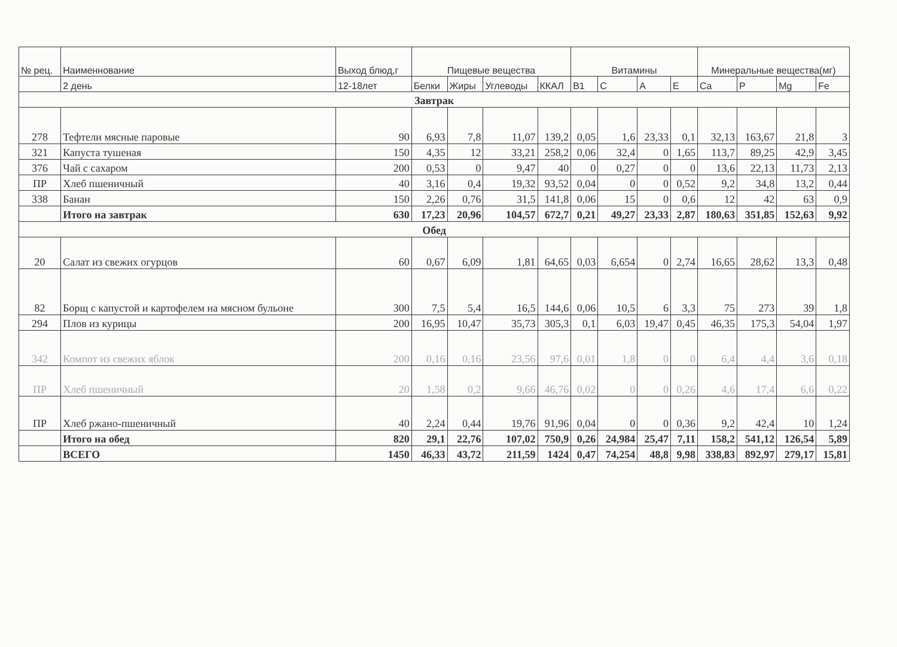| № рец. | Наименнование | Выход блюд,г | Пищевые вещества | | | | Витамины | | | | Минеральные вещества(мг) | | | |
| --- | --- | --- | --- | --- | --- | --- | --- | --- | --- | --- | --- | --- | --- | --- |
| | 2 день | 12-18лет | Белки | Жиры | Углеводы | ККАЛ | B1 | C | A | E | Ca | P | Mg | Fe |
| Завтрак | | | | | | | | | | | | | | |
| 278 | Тефтели мясные паровые | 90 | 6,93 | 7,8 | 11,07 | 139,2 | 0,05 | 1,6 | 23,33 | 0,1 | 32,13 | 163,67 | 21,8 | 3 |
| 321 | Капуста тушеная | 150 | 4,35 | 12 | 33,21 | 258,2 | 0,06 | 32,4 | 0 | 1,65 | 113,7 | 89,25 | 42,9 | 3,45 |
| 376 | Чай с сахаром | 200 | 0,53 | 0 | 9,47 | 40 | 0 | 0,27 | 0 | 0 | 13,6 | 22,13 | 11,73 | 2,13 |
| ПР | Хлеб пшеничный | 40 | 3,16 | 0,4 | 19,32 | 93,52 | 0,04 | 0 | 0 | 0,52 | 9,2 | 34,8 | 13,2 | 0,44 |
| 338 | Банан | 150 | 2,26 | 0,76 | 31,5 | 141,8 | 0,06 | 15 | 0 | 0,6 | 12 | 42 | 63 | 0,9 |
| | Итого на завтрак | 630 | 17,23 | 20,96 | 104,57 | 672,7 | 0,21 | 49,27 | 23,33 | 2,87 | 180,63 | 351,85 | 152,63 | 9,92 |
| Обед | | | | | | | | | | | | | | |
| 20 | Салат из свежих огурцов | 60 | 0,67 | 6,09 | 1,81 | 64,65 | 0,03 | 6,654 | 0 | 2,74 | 16,65 | 28,62 | 13,3 | 0,48 |
| 82 | Борщ с капустой и картофелем на мясном бульоне | 300 | 7,5 | 5,4 | 16,5 | 144,6 | 0,06 | 10,5 | 6 | 3,3 | 75 | 273 | 39 | 1,8 |
| 294 | Плов из курицы | 200 | 16,95 | 10,47 | 35,73 | 305,3 | 0,1 | 6,03 | 19,47 | 0,45 | 46,35 | 175,3 | 54,04 | 1,97 |
| 342 | Компот из свежих яблок | 200 | 0,16 | 0,16 | 23,56 | 97,6 | 0,01 | 1,8 | 0 | 0 | 6,4 | 4,4 | 3,6 | 0,18 |
| ПР | Хлеб пшеничный | 20 | 1,58 | 0,2 | 9,66 | 46,76 | 0,02 | 0 | 0 | 0,26 | 4,6 | 17,4 | 6,6 | 0,22 |
| ПР | Хлеб ржано-пшеничный | 40 | 2,24 | 0,44 | 19,76 | 91,96 | 0,04 | 0 | 0 | 0,36 | 9,2 | 42,4 | 10 | 1,24 |
| | Итого на обед | 820 | 29,1 | 22,76 | 107,02 | 750,9 | 0,26 | 24,984 | 25,47 | 7,11 | 158,2 | 541,12 | 126,54 | 5,89 |
| | ВСЕГО | 1450 | 46,33 | 43,72 | 211,59 | 1424 | 0,47 | 74,254 | 48,8 | 9,98 | 338,83 | 892,97 | 279,17 | 15,81 |